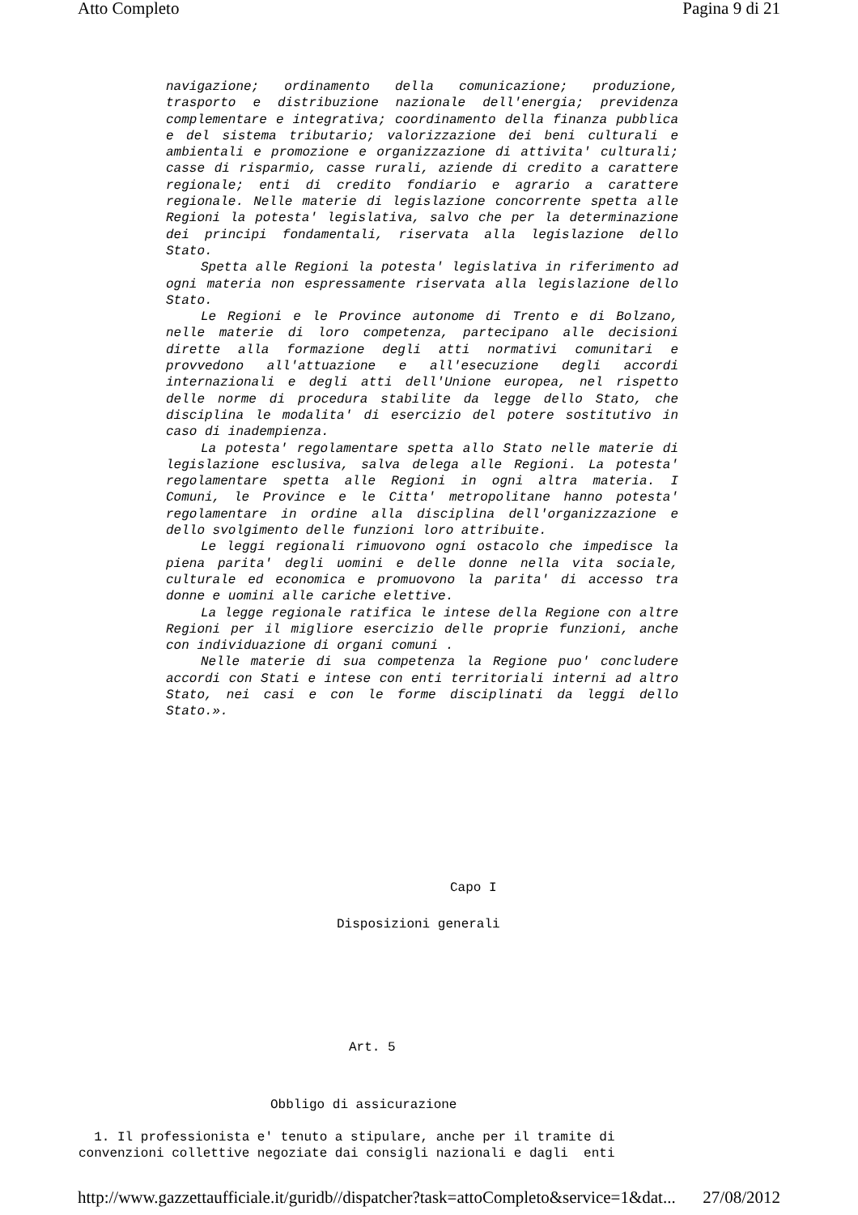Atto Completo Pagina 9 di 21
navigazione; ordinamento della comunicazione; produzione, trasporto e distribuzione nazionale dell'energia; previdenza complementare e integrativa; coordinamento della finanza pubblica e del sistema tributario; valorizzazione dei beni culturali e ambientali e promozione e organizzazione di attivita' culturali; casse di risparmio, casse rurali, aziende di credito a carattere regionale; enti di credito fondiario e agrario a carattere regionale. Nelle materie di legislazione concorrente spetta alle Regioni la potesta' legislativa, salvo che per la determinazione dei principi fondamentali, riservata alla legislazione dello Stato.
Spetta alle Regioni la potesta' legislativa in riferimento ad ogni materia non espressamente riservata alla legislazione dello Stato.
Le Regioni e le Province autonome di Trento e di Bolzano, nelle materie di loro competenza, partecipano alle decisioni dirette alla formazione degli atti normativi comunitari e provvedono all'attuazione e all'esecuzione degli accordi internazionali e degli atti dell'Unione europea, nel rispetto delle norme di procedura stabilite da legge dello Stato, che disciplina le modalita' di esercizio del potere sostitutivo in caso di inadempienza.
La potesta' regolamentare spetta allo Stato nelle materie di legislazione esclusiva, salva delega alle Regioni. La potesta' regolamentare spetta alle Regioni in ogni altra materia. I Comuni, le Province e le Citta' metropolitane hanno potesta' regolamentare in ordine alla disciplina dell'organizzazione e dello svolgimento delle funzioni loro attribuite.
Le leggi regionali rimuovono ogni ostacolo che impedisce la piena parita' degli uomini e delle donne nella vita sociale, culturale ed economica e promuovono la parita' di accesso tra donne e uomini alle cariche elettive.
La legge regionale ratifica le intese della Regione con altre Regioni per il migliore esercizio delle proprie funzioni, anche con individuazione di organi comuni .
Nelle materie di sua competenza la Regione puo' concludere accordi con Stati e intese con enti territoriali interni ad altro Stato, nei casi e con le forme disciplinati da leggi dello Stato.».
Capo I
Disposizioni generali
Art. 5
Obbligo di assicurazione
1. Il professionista e' tenuto a stipulare, anche per il tramite di convenzioni collettive negoziate dai consigli nazionali e dagli enti
http://www.gazzettaufficiale.it/guridb//dispatcher?task=attoCompleto&service=1&dat... 27/08/2012